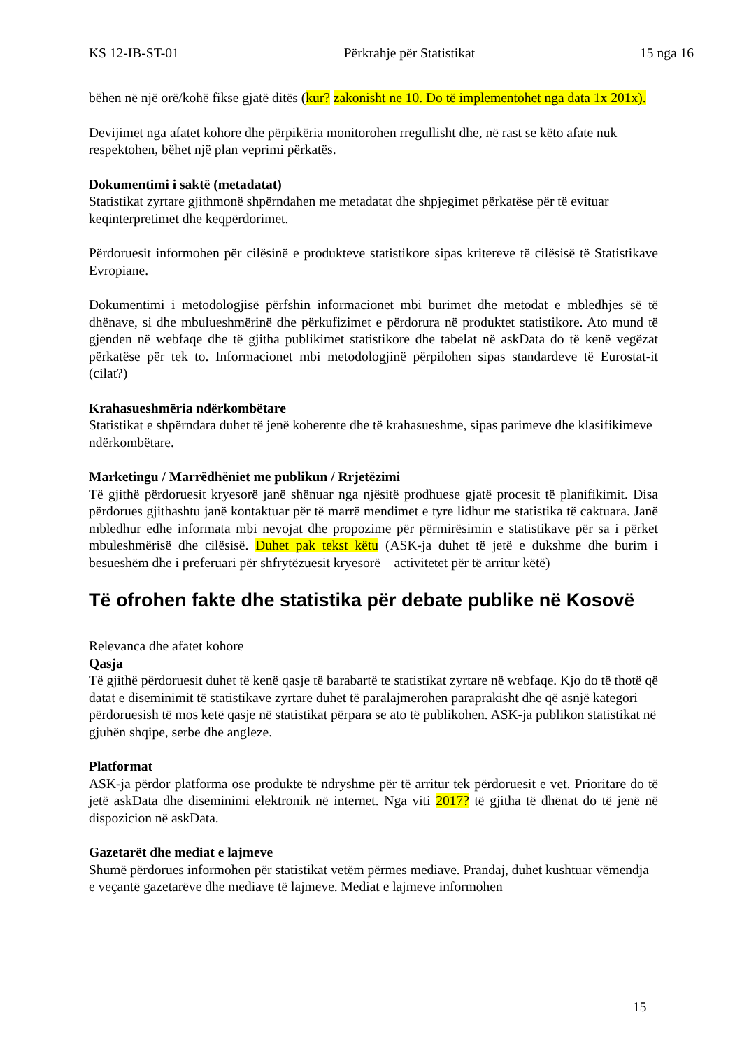KS 12-IB-ST-01 Përkrahje për Statistikat 15 nga 16
bëhen në një orë/kohë fikse gjatë ditës (kur? zakonisht ne 10. Do të implementohet nga data 1x 201x).
Devijimet nga afatet kohore dhe përpikëria monitorohen rregullisht dhe, në rast se këto afate nuk respektohen, bëhet një plan veprimi përkatës.
Dokumentimi i saktë (metadatat)
Statistikat zyrtare gjithmonë shpërndahen me metadatat dhe shpjegimet përkatëse për të evituar keqinterpretimet dhe keqpërdorimet.
Përdoruesit informohen për cilësinë e produkteve statistikore sipas kritereve të cilësisë të Statistikave Evropiane.
Dokumentimi i metodologjisë përfshin informacionet mbi burimet dhe metodat e mbledhjes së të dhënave, si dhe mbulueshmërinë dhe përkufizimet e përdorura në produktet statistikore. Ato mund të gjenden në webfaqe dhe të gjitha publikimet statistikore dhe tabelat në askData do të kenë vegëzat përkatëse për tek to. Informacionet mbi metodologjinë përpilohen sipas standardeve të Eurostat-it (cilat?)
Krahasueshmëria ndërkombëtare
Statistikat e shpërndara duhet të jenë koherente dhe të krahasueshme, sipas parimeve dhe klasifikimeve ndërkombëtare.
Marketingu / Marrëdhëniet me publikun / Rrjetëzimi
Të gjithë përdoruesit kryesorë janë shënuar nga njësitë prodhuese gjatë procesit të planifikimit. Disa përdorues gjithashtu janë kontaktuar për të marrë mendimet e tyre lidhur me statistika të caktuara. Janë mbledhur edhe informata mbi nevojat dhe propozime për përmirësimin e statistikave për sa i përket mbuleshmërisë dhe cilësisë. Duhet pak tekst këtu (ASK-ja duhet të jetë e dukshme dhe burim i besueshëm dhe i preferuari për shfrytëzuesit kryesorë – activitetet për të arritur këtë)
Të ofrohen fakte dhe statistika për debate publike në Kosovë
Relevanca dhe afatet kohore
Qasja
Të gjithë përdoruesit duhet të kenë qasje të barabartë te statistikat zyrtare në webfaqe. Kjo do të thotë që datat e diseminimit të statistikave zyrtare duhet të paralajmerohen paraprakisht dhe që asnjë kategori përdoruesish të mos ketë qasje në statistikat përpara se ato të publikohen. ASK-ja publikon statistikat në gjuhën shqipe, serbe dhe angleze.
Platformat
ASK-ja përdor platforma ose produkte të ndryshme për të arritur tek përdoruesit e vet. Prioritare do të jetë askData dhe diseminimi elektronik në internet. Nga viti 2017? të gjitha të dhënat do të jenë në dispozicion në askData.
Gazetarët dhe mediat e lajmeve
Shumë përdorues informohen për statistikat vetëm përmes mediave. Prandaj, duhet kushtuar vëmendja e veçantë gazetarëve dhe mediave të lajmeve. Mediat e lajmeve informohen
15